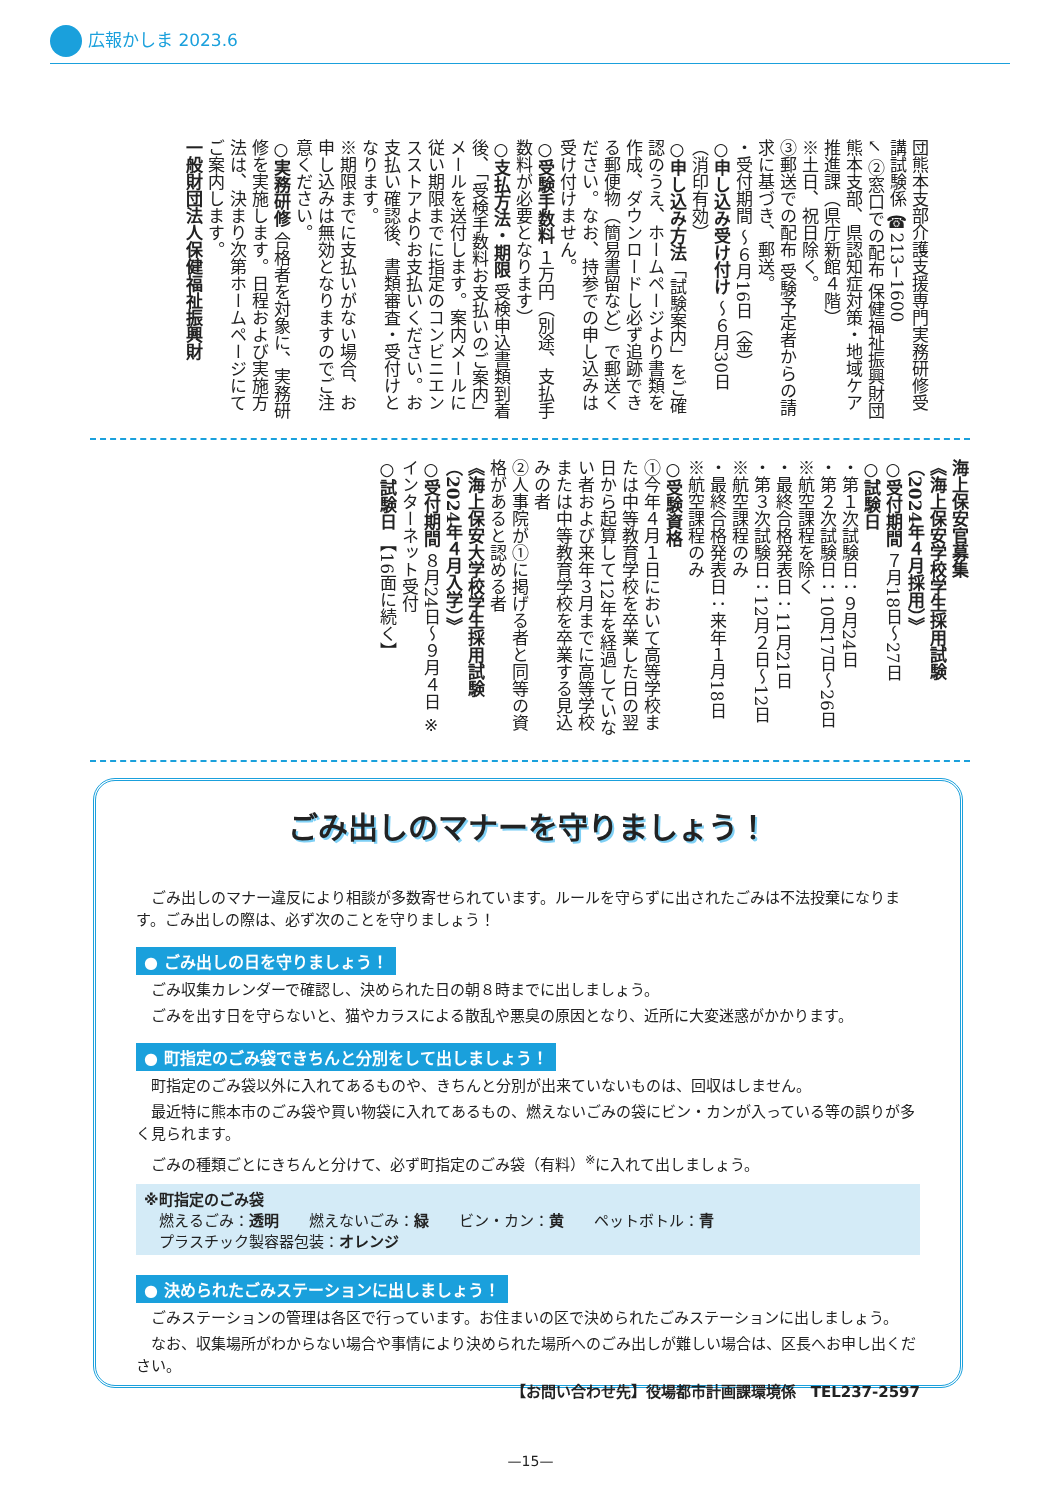広報かしま 2023.6
団熊本支部介護支援専門実務研修受講試験係 ☎213−1600
↙ ②窓口での配布 保健福祉振興財団熊本支部、県認知症対策・地域ケア推進課（県庁新館４階）
※土日、祝日除く。
③郵送での配布 受験予定者からの請求に基づき、郵送。
・受付期間 〜６月16日（金）
○申し込み受け付け 〜６月30日（消印有効）
○申し込み方法「試験案内」をご確認のうえ、ホームページより書類を作成、ダウンロードし必ず追跡できる郵便物（簡易書留など）で郵送ください。なお、持参での申し込みは受け付けません。
○受験手数料 １万円（別途、支払手数料が必要となります）
○支払方法・期限 受検申込書類到着後、「受検手数料お支払いのご案内」メールを送付します。案内メールに従い期限までに指定のコンビニエンスストアよりお支払いください。お支払い確認後、書類審査・受付けとなります。
※期限までに支払いがない場合、お申し込みは無効となりますのでご注意ください。
○実務研修 合格者を対象に、実務研修を実施します。日程および実施方法は、決まり次第ホームページにてご案内します。
一般財団法人保健福祉振興財
海上保安官募集
《海上保安学校学生採用試験（2024年４月採用）》
○受付期間 ７月18日〜27日
○試験日
・第１次試験日：９月24日
・第２次試験日：10月17日〜26日 ※航空課程を除く
・最終合格発表日：11月21日
・第３次試験日：12月２日〜12日 ※航空課程のみ
・最終合格発表日：来年１月18日 ※航空課程のみ
○受験資格
①今年４月１日において高等学校または中等教育学校を卒業した日の翌日から起算して12年を経過していない者および来年３月までに高等学校または中等教育学校を卒業する見込みの者
②人事院が①に掲げる者と同等の資格があると認める者
《海上保安大学校学生採用試験（2024年４月入学）》
○受付期間 ８月24日〜９月４日 ※インターネット受付
○試験日 【16面に続く】
ごみ出しのマナーを守りましょう！
　ごみ出しのマナー違反により相談が多数寄せられています。ルールを守らずに出されたごみは不法投棄になります。ごみ出しの際は、必ず次のことを守りましょう！
● ごみ出しの日を守りましょう！
　ごみ収集カレンダーで確認し、決められた日の朝８時までに出しましょう。
　ごみを出す日を守らないと、猫やカラスによる散乱や悪臭の原因となり、近所に大変迷惑がかかります。
● 町指定のごみ袋できちんと分別をして出しましょう！
　町指定のごみ袋以外に入れてあるものや、きちんと分別が出来ていないものは、回収はしません。
　最近特に熊本市のごみ袋や買い物袋に入れてあるもの、燃えないごみの袋にビン・カンが入っている等の誤りが多く見られます。
　ごみの種類ごとにきちんと分けて、必ず町指定のごみ袋（有料）<sup>※</sup>に入れて出しましょう。
※町指定のごみ袋
　燃えるごみ：透明　　燃えないごみ：緑　　ビン・カン：黄　　ペットボトル：青
　プラスチック製容器包装：オレンジ
● 決められたごみステーションに出しましょう！
　ごみステーションの管理は各区で行っています。お住まいの区で決められたごみステーションに出しましょう。
　なお、収集場所がわからない場合や事情により決められた場所へのごみ出しが難しい場合は、区長へお申し出ください。
【お問い合わせ先】役場都市計画課環境係　TEL237-2597
—15—